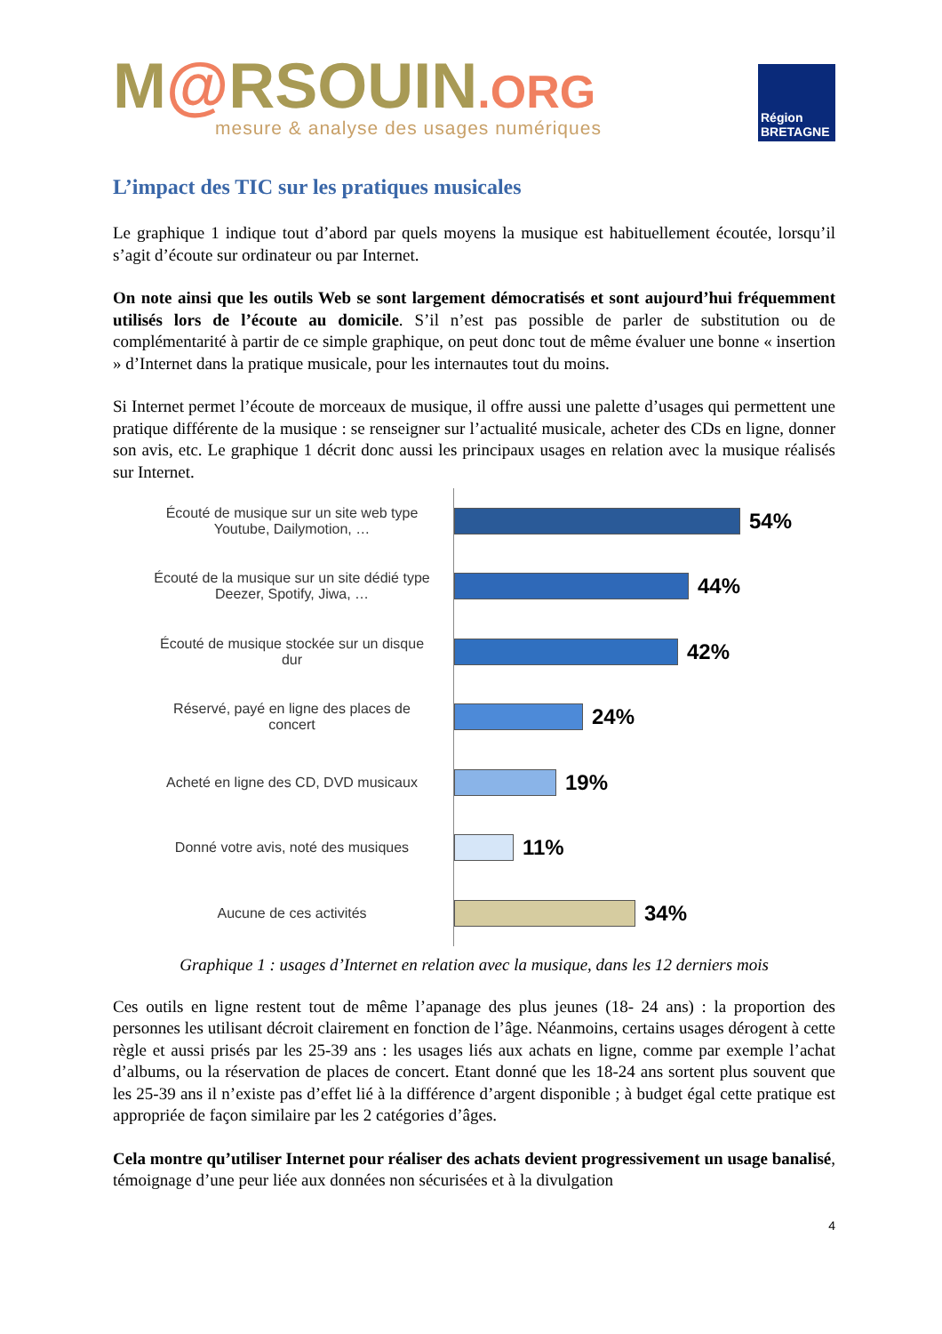M@RSOUIN.ORG
mesure & analyse des usages numériques
Région
BRETAGNE
L’impact des TIC sur les pratiques musicales
Le graphique 1 indique tout d’abord par quels moyens la musique est habituellement écoutée, lorsqu’il s’agit d’écoute sur ordinateur ou par Internet.
On note ainsi que les outils Web se sont largement démocratisés et sont aujourd’hui fréquemment utilisés lors de l’écoute au domicile. S’il n’est pas possible de parler de substitution ou de complémentarité à partir de ce simple graphique, on peut donc tout de même évaluer une bonne « insertion » d’Internet dans la pratique musicale, pour les internautes tout du moins.
Si Internet permet l’écoute de morceaux de musique, il offre aussi une palette d’usages qui permettent une pratique différente de la musique : se renseigner sur l’actualité musicale, acheter des CDs en ligne, donner son avis, etc. Le graphique 1 décrit donc aussi les principaux usages en relation avec la musique réalisés sur Internet.
Écouté de musique sur un site web type Youtube, Dailymotion, …
54%
Écouté de la musique sur un site dédié type Deezer, Spotify, Jiwa, …
44%
Écouté de musique stockée sur un disque dur
42%
Réservé, payé en ligne des places de concert
24%
Acheté en ligne des CD, DVD musicaux
19%
Donné votre avis, noté des musiques
11%
Aucune de ces activités
34%
Graphique 1 : usages d’Internet en relation avec la musique, dans les 12 derniers mois
Ces outils en ligne restent tout de même l’apanage des plus jeunes (18- 24 ans) : la proportion des personnes les utilisant décroit clairement en fonction de l’âge. Néanmoins, certains usages dérogent à cette règle et aussi prisés par les 25-39 ans : les usages liés aux achats en ligne, comme par exemple l’achat d’albums, ou la réservation de places de concert. Etant donné que les 18-24 ans sortent plus souvent que les 25-39 ans il n’existe pas d’effet lié à la différence d’argent disponible ; à budget égal cette pratique est appropriée de façon similaire par les 2 catégories d’âges.
Cela montre qu’utiliser Internet pour réaliser des achats devient progressivement un usage banalisé, témoignage d’une peur liée aux données non sécurisées et à la divulgation
4